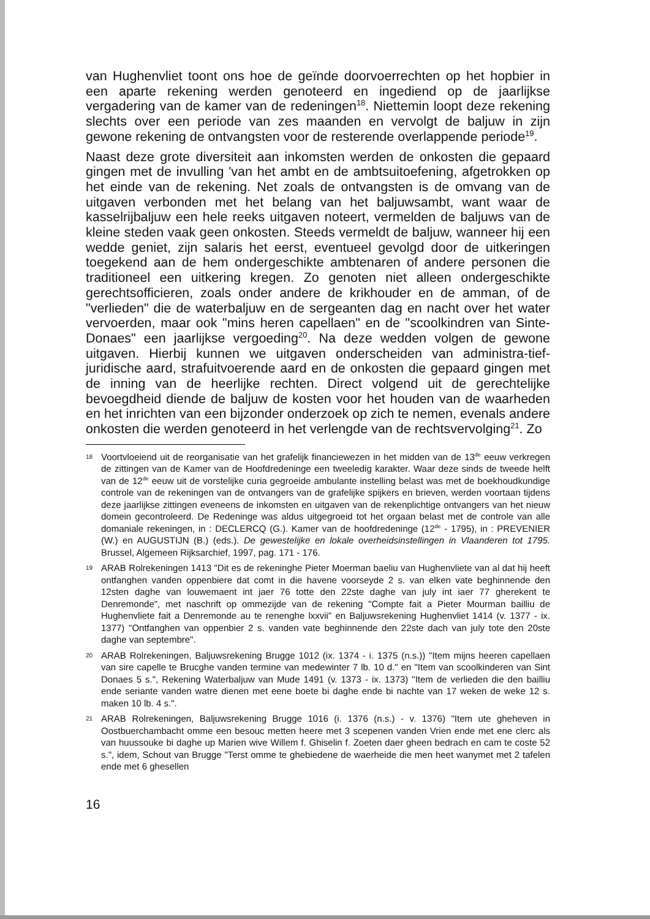van Hughenvliet toont ons hoe de geïnde doorvoerrechten op het hopbier in een aparte rekening werden genoteerd en ingediend op de jaarlijkse vergadering van de kamer van de redeningen<sup>18</sup>. Niettemin loopt deze rekening slechts over een periode van zes maanden en vervolgt de baljuw in zijn gewone rekening de ontvangsten voor de resterende overlappende periode<sup>19</sup>.
Naast deze grote diversiteit aan inkomsten werden de onkosten die gepaard gingen met de invulling 'van het ambt en de ambtsuitoefening, afgetrokken op het einde van de rekening. Net zoals de ontvangsten is de omvang van de uitgaven verbonden met het belang van het baljuwsambt, want waar de kasselrijbaljuw een hele reeks uitgaven noteert, vermelden de baljuws van de kleine steden vaak geen onkosten. Steeds vermeldt de baljuw, wanneer hij een wedde geniet, zijn salaris het eerst, eventueel gevolgd door de uitkeringen toegekend aan de hem ondergeschikte ambtenaren of andere personen die traditioneel een uitkering kregen. Zo genoten niet alleen ondergeschikte gerechtsofficieren, zoals onder andere de krikhouder en de amman, of de "verlieden" die de waterbaljuw en de sergeanten dag en nacht over het water vervoerden, maar ook "mins heren capellaen" en de "scoolkindren van Sinte-Donaes" een jaarlijkse vergoeding<sup>20</sup>. Na deze wedden volgen de gewone uitgaven. Hierbij kunnen we uitgaven onderscheiden van administra-tief-juridische aard, strafuitvoerende aard en de onkosten die gepaard gingen met de inning van de heerlijke rechten. Direct volgend uit de gerechtelijke bevoegdheid diende de baljuw de kosten voor het houden van de waarheden en het inrichten van een bijzonder onderzoek op zich te nemen, evenals andere onkosten die werden genoteerd in het verlengde van de rechtsvervolging<sup>21</sup>. Zo
18 Voortvloeiend uit de reorganisatie van het grafelijk financiewezen in het midden van de 13<sup>de</sup> eeuw verkregen de zittingen van de Kamer van de Hoofdredeninge een tweeledig karakter. Waar deze sinds de tweede helft van de 12<sup>de</sup> eeuw uit de vorstelijke curia gegroeide ambulante instelling belast was met de boekhoudkundige controle van de rekeningen van de ontvangers van de grafelijke spijkers en brieven, werden voortaan tijdens deze jaarlijkse zittingen eveneens de inkomsten en uitgaven van de rekenplichtige ontvangers van het nieuw domein gecontroleerd. De Redeninge was aldus uitgegroeid tot het orgaan belast met de controle van alle domaniale rekeningen, in : DECLERCQ (G.). Kamer van de hoofdredeninge (12<sup>de</sup> - 1795), in : PREVENIER (W.) en AUGUSTIJN (B.) (eds.). De gewestelijke en lokale overheidsinstellingen in Vlaanderen tot 1795. Brussel, Algemeen Rijksarchief, 1997, pag. 171 - 176.
19 ARAB Rolrekeningen 1413 "Dit es de rekeninghe Pieter Moerman baeliu van Hughenvliete van al dat hij heeft ontfanghen vanden oppenbiere dat comt in die havene voorseyde 2 s. van elken vate beghinnende den 12sten daghe van louwemaent int jaer 76 totte den 22ste daghe van july int iaer 77 gherekent te Denremonde", met naschrift op ommezijde van de rekening "Compte fait a Pieter Mourman bailliu de Hughenvliete fait a Denremonde au te renenghe lxxvii" en Baljuwsrekening Hughenvliet 1414 (v. 1377 - ix. 1377) "Ontfanghen van oppenbier 2 s. vanden vate beghinnende den 22ste dach van july tote den 20ste daghe van septembre".
20 ARAB Rolrekeningen, Baljuwsrekening Brugge 1012 (ix. 1374 - i. 1375 (n.s.)) "Item mijns heeren capellaen van sire capelle te Brucghe vanden termine van medewinter 7 lb. 10 d." en "Item van scoolkinderen van Sint Donaes 5 s.", Rekening Waterbaljuw van Mude 1491 (v. 1373 - ix. 1373) "Item de verlieden die den bailliu ende seriante vanden watre dienen met eene boete bi daghe ende bi nachte van 17 weken de weke 12 s. maken 10 lb. 4 s.".
21 ARAB Rolrekeningen, Baljuwsrekening Brugge 1016 (i. 1376 (n.s.) - v. 1376) "Item ute gheheven in Oostbuerchambacht omme een besouc metten heere met 3 scepenen vanden Vrien ende met ene clerc als van huussouke bi daghe up Marien wive Willem f. Ghiselin f. Zoeten daer gheen bedrach en cam te coste 52 s.", idem, Schout van Brugge "Terst omme te ghebiedene de waerheide die men heet wanymet met 2 tafelen ende met 6 ghesellen
16